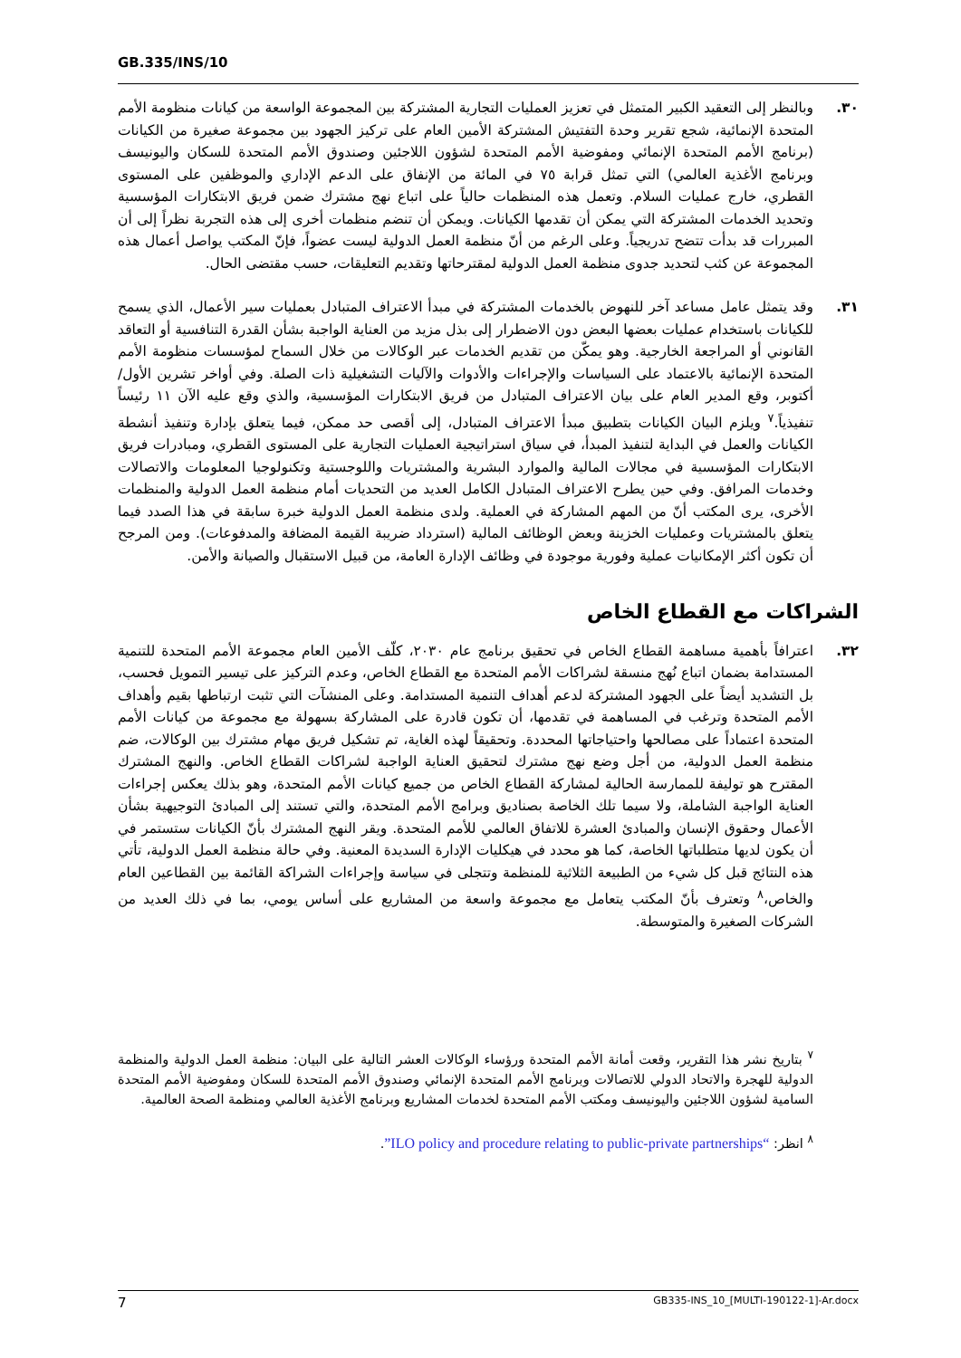GB.335/INS/10
٣٠. وبالنظر إلى التعقيد الكبير المتمثل في تعزيز العمليات التجارية المشتركة بين المجموعة الواسعة من كيانات منظومة الأمم المتحدة الإنمائية، شجع تقرير وحدة التفتيش المشتركة الأمين العام على تركيز الجهود بين مجموعة صغيرة من الكيانات (برنامج الأمم المتحدة الإنمائي ومفوضية الأمم المتحدة لشؤون اللاجئين وصندوق الأمم المتحدة للسكان واليونيسف وبرنامج الأغذية العالمي) التي تمثل قرابة ٧٥ في المائة من الإنفاق على الدعم الإداري والموظفين على المستوى القطري، خارج عمليات السلام. وتعمل هذه المنظمات حالياً على اتباع نهج مشترك ضمن فريق الابتكارات المؤسسية وتحديد الخدمات المشتركة التي يمكن أن تقدمها الكيانات. ويمكن أن تنضم منظمات أخرى إلى هذه التجربة نظراً إلى أن المبررات قد بدأت تتضح تدريجياً. وعلى الرغم من أنّ منظمة العمل الدولية ليست عضواً، فإنّ المكتب يواصل أعمال هذه المجموعة عن كثب لتحديد جدوى منظمة العمل الدولية لمقترحاتها وتقديم التعليقات، حسب مقتضى الحال.
٣١. وقد يتمثل عامل مساعد آخر للنهوض بالخدمات المشتركة في مبدأ الاعتراف المتبادل بعمليات سير الأعمال، الذي يسمح للكيانات باستخدام عمليات بعضها البعض دون الاضطرار إلى بذل مزيد من العناية الواجبة بشأن القدرة التنافسية أو التعاقد القانوني أو المراجعة الخارجية. وهو يمكّن من تقديم الخدمات عبر الوكالات من خلال السماح لمؤسسات منظومة الأمم المتحدة الإنمائية بالاعتماد على السياسات والإجراءات والأدوات والآليات التشغيلية ذات الصلة. وفي أواخر تشرين الأول/ أكتوبر، وقع المدير العام على بيان الاعتراف المتبادل من فريق الابتكارات المؤسسية، والذي وقع عليه الآن ١١ رئيساً تنفيذياً.<sup>٧</sup> ويلزم البيان الكيانات بتطبيق مبدأ الاعتراف المتبادل، إلى أقصى حد ممكن، فيما يتعلق بإدارة وتنفيذ أنشطة الكيانات والعمل في البداية لتنفيذ المبدأ، في سياق استراتيجية العمليات التجارية على المستوى القطري، ومبادرات فريق الابتكارات المؤسسية في مجالات المالية والموارد البشرية والمشتريات واللوجستية وتكنولوجيا المعلومات والاتصالات وخدمات المرافق. وفي حين يطرح الاعتراف المتبادل الكامل العديد من التحديات أمام منظمة العمل الدولية والمنظمات الأخرى، يرى المكتب أنّ من المهم المشاركة في العملية. ولدى منظمة العمل الدولية خبرة سابقة في هذا الصدد فيما يتعلق بالمشتريات وعمليات الخزينة وبعض الوظائف المالية (استرداد ضريبة القيمة المضافة والمدفوعات). ومن المرجح أن تكون أكثر الإمكانيات عملية وفورية موجودة في وظائف الإدارة العامة، من قبيل الاستقبال والصيانة والأمن.
الشراكات مع القطاع الخاص
٣٢. اعترافاً بأهمية مساهمة القطاع الخاص في تحقيق برنامج عام ٢٠٣٠، كلّف الأمين العام مجموعة الأمم المتحدة للتنمية المستدامة بضمان اتباع نُهج منسقة لشراكات الأمم المتحدة مع القطاع الخاص، وعدم التركيز على تيسير التمويل فحسب، بل التشديد أيضاً على الجهود المشتركة لدعم أهداف التنمية المستدامة. وعلى المنشآت التي تثبت ارتباطها بقيم وأهداف الأمم المتحدة وترغب في المساهمة في تقدمها، أن تكون قادرة على المشاركة بسهولة مع مجموعة من كيانات الأمم المتحدة اعتماداً على مصالحها واحتياجاتها المحددة. وتحقيقاً لهذه الغاية، تم تشكيل فريق مهام مشترك بين الوكالات، ضم منظمة العمل الدولية، من أجل وضع نهج مشترك لتحقيق العناية الواجبة لشراكات القطاع الخاص. والنهج المشترك المقترح هو توليفة للممارسة الحالية لمشاركة القطاع الخاص من جميع كيانات الأمم المتحدة، وهو بذلك يعكس إجراءات العناية الواجبة الشاملة، ولا سيما تلك الخاصة بصناديق وبرامج الأمم المتحدة، والتي تستند إلى المبادئ التوجيهية بشأن الأعمال وحقوق الإنسان والمبادئ العشرة للاتفاق العالمي للأمم المتحدة. ويقر النهج المشترك بأنّ الكيانات ستستمر في أن يكون لديها متطلباتها الخاصة، كما هو محدد في هيكليات الإدارة السديدة المعنية. وفي حالة منظمة العمل الدولية، تأتي هذه النتائج قبل كل شيء من الطبيعة الثلاثية للمنظمة وتتجلى في سياسة وإجراءات الشراكة القائمة بين القطاعين العام والخاص،<sup>٨</sup> وتعترف بأنّ المكتب يتعامل مع مجموعة واسعة من المشاريع على أساس يومي، بما في ذلك العديد من الشركات الصغيرة والمتوسطة.
<sup>٧</sup> بتاريخ نشر هذا التقرير، وقعت أمانة الأمم المتحدة ورؤساء الوكالات العشر التالية على البيان: منظمة العمل الدولية والمنظمة الدولية للهجرة والاتحاد الدولي للاتصالات وبرنامج الأمم المتحدة الإنمائي وصندوق الأمم المتحدة للسكان ومفوضية الأمم المتحدة السامية لشؤون اللاجئين واليونيسف ومكتب الأمم المتحدة لخدمات المشاريع وبرنامج الأغذية العالمي ومنظمة الصحة العالمية.
<sup>٨</sup> انظر: “ILO policy and procedure relating to public-private partnerships”.
7 GB335-INS_10_[MULTI-190122-1]-Ar.docx